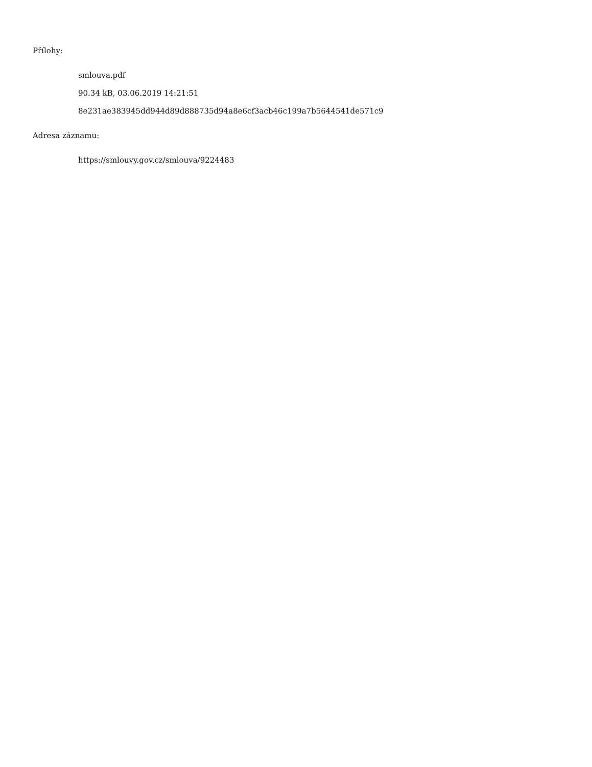Přílohy:
smlouva.pdf
90.34 kB, 03.06.2019 14:21:51
8e231ae383945dd944d89d888735d94a8e6cf3acb46c199a7b5644541de571c9
Adresa záznamu:
https://smlouvy.gov.cz/smlouva/9224483